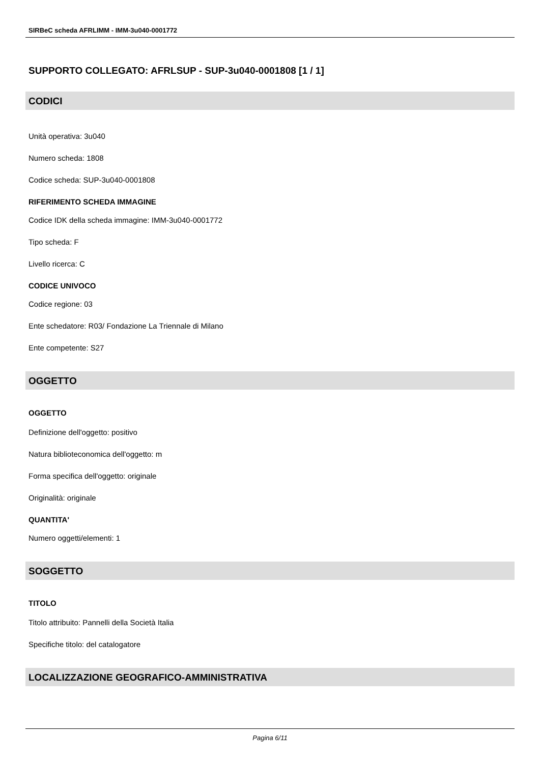SIRBeC scheda AFRLIMM - IMM-3u040-0001772
SUPPORTO COLLEGATO: AFRLSUP - SUP-3u040-0001808 [1 / 1]
CODICI
Unità operativa: 3u040
Numero scheda: 1808
Codice scheda: SUP-3u040-0001808
RIFERIMENTO SCHEDA IMMAGINE
Codice IDK della scheda immagine: IMM-3u040-0001772
Tipo scheda: F
Livello ricerca: C
CODICE UNIVOCO
Codice regione: 03
Ente schedatore: R03/ Fondazione La Triennale di Milano
Ente competente: S27
OGGETTO
OGGETTO
Definizione dell'oggetto: positivo
Natura biblioteconomica dell'oggetto: m
Forma specifica dell'oggetto: originale
Originalità: originale
QUANTITA'
Numero oggetti/elementi: 1
SOGGETTO
TITOLO
Titolo attribuito: Pannelli della Società Italia
Specifiche titolo: del catalogatore
LOCALIZZAZIONE GEOGRAFICO-AMMINISTRATIVA
Pagina 6/11